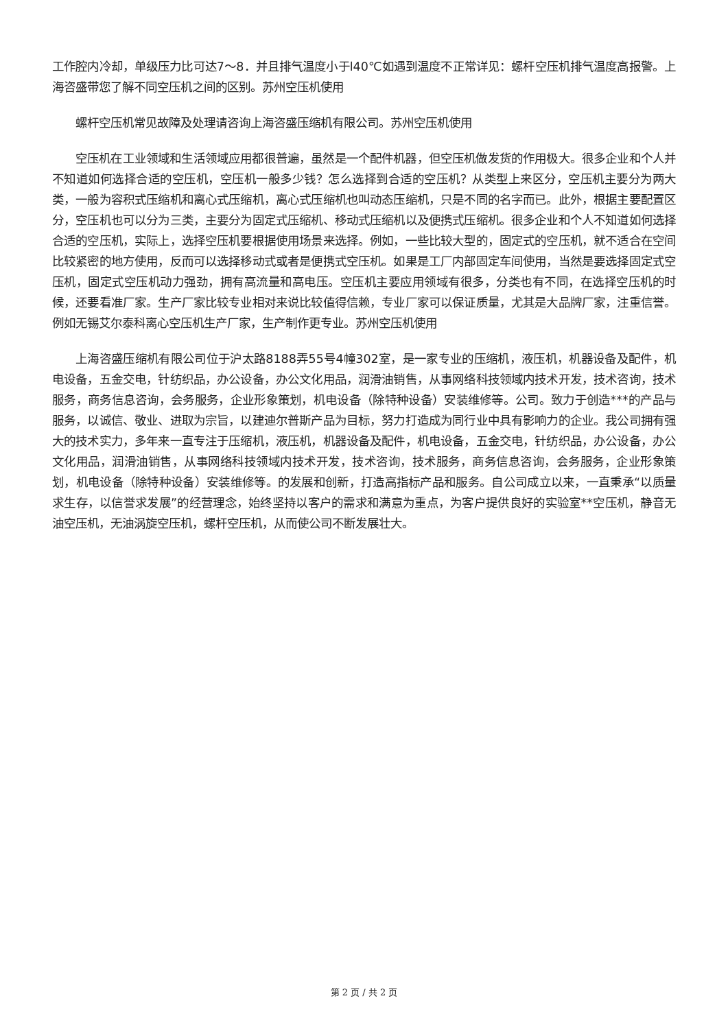工作腔内冷却，单级压力比可达7～8．并且排气温度小于l40℃如遇到温度不正常详见：螺杆空压机排气温度高报警。上海咨盛带您了解不同空压机之间的区别。苏州空压机使用
螺杆空压机常见故障及处理请咨询上海咨盛压缩机有限公司。苏州空压机使用
空压机在工业领域和生活领域应用都很普遍，虽然是一个配件机器，但空压机做发货的作用极大。很多企业和个人并不知道如何选择合适的空压机，空压机一般多少钱？怎么选择到合适的空压机？从类型上来区分，空压机主要分为两大类，一般为容积式压缩机和离心式压缩机，离心式压缩机也叫动态压缩机，只是不同的名字而已。此外，根据主要配置区分，空压机也可以分为三类，主要分为固定式压缩机、移动式压缩机以及便携式压缩机。很多企业和个人不知道如何选择合适的空压机，实际上，选择空压机要根据使用场景来选择。例如，一些比较大型的，固定式的空压机，就不适合在空间比较紧密的地方使用，反而可以选择移动式或者是便携式空压机。如果是工厂内部固定车间使用，当然是要选择固定式空压机，固定式空压机动力强劲，拥有高流量和高电压。空压机主要应用领域有很多，分类也有不同，在选择空压机的时候，还要看准厂家。生产厂家比较专业相对来说比较值得信赖，专业厂家可以保证质量，尤其是大品牌厂家，注重信誉。例如无锡艾尔泰科离心空压机生产厂家，生产制作更专业。苏州空压机使用
上海咨盛压缩机有限公司位于沪太路8188弄55号4幢302室，是一家专业的压缩机，液压机，机器设备及配件，机电设备，五金交电，针纺织品，办公设备，办公文化用品，润滑油销售，从事网络科技领域内技术开发，技术咨询，技术服务，商务信息咨询，会务服务，企业形象策划，机电设备（除特种设备）安装维修等。公司。致力于创造***的产品与服务，以诚信、敬业、进取为宗旨，以建迪尔普斯产品为目标，努力打造成为同行业中具有影响力的企业。我公司拥有强大的技术实力，多年来一直专注于压缩机，液压机，机器设备及配件，机电设备，五金交电，针纺织品，办公设备，办公文化用品，润滑油销售，从事网络科技领域内技术开发，技术咨询，技术服务，商务信息咨询，会务服务，企业形象策划，机电设备（除特种设备）安装维修等。的发展和创新，打造高指标产品和服务。自公司成立以来，一直秉承“以质量求生存，以信誉求发展”的经营理念，始终坚持以客户的需求和满意为重点，为客户提供良好的实验室**空压机，静音无油空压机，无油涡旋空压机，螺杆空压机，从而使公司不断发展壮大。
第 2 页 / 共 2 页